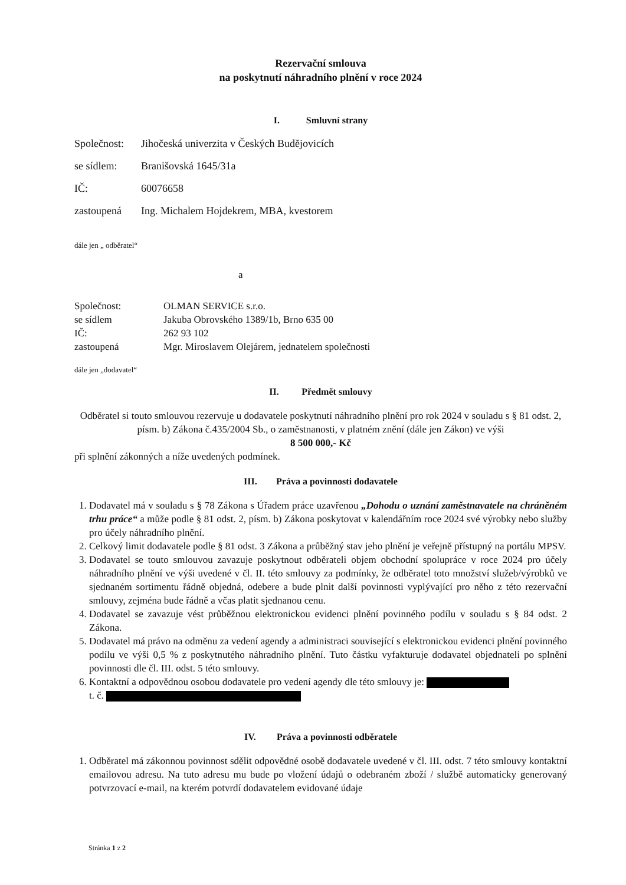Rezervační smlouva
na poskytnutí náhradního plnění v roce 2024
I. Smluvní strany
Společnost:
Jihočeská univerzita v Českých Budějovicích
se sídlem: Branišovská 1645/31a
IČ: 60076658
zastoupená Ing. Michalem Hojdekrem, MBA, kvestorem
dále jen „ odběratel“
a
Společnost: OLMAN SERVICE s.r.o.
se sídlem Jakuba Obrovského 1389/1b, Brno 635 00
IČ: 262 93 102
zastoupená Mgr. Miroslavem Olejárem, jednatelem společnosti
dále jen „dodavatel“
II. Předmět smlouvy
Odběratel si touto smlouvou rezervuje u dodavatele poskytnutí náhradního plnění pro rok 2024 v souladu s § 81 odst. 2, písm. b) Zákona č.435/2004 Sb., o zaměstnanosti, v platném znění (dále jen Zákon) ve výši
8 500 000,- Kč
při splnění zákonných a níže uvedených podmínek.
III. Práva a povinnosti dodavatele
1. Dodavatel má v souladu s § 78 Zákona s Úřadem práce uzavřenou „Dohodu o uznání zaměstnavatele na chráněném trhu práce“ a může podle § 81 odst. 2, písm. b) Zákona poskytovat v kalendářním roce 2024 své výrobky nebo služby pro účely náhradního plnění.
2. Celkový limit dodavatele podle § 81 odst. 3 Zákona a průběžný stav jeho plnění je veřejně přístupný na portálu MPSV.
3. Dodavatel se touto smlouvou zavazuje poskytnout odběrateli objem obchodní spolupráce v roce 2024 pro účely náhradního plnění ve výši uvedené v čl. II. této smlouvy za podmínky, že odběratel toto množství služeb/výrobků ve sjednaném sortimentu řádně objedná, odebere a bude plnit další povinnosti vyplývající pro něho z této rezervační smlouvy, zejména bude řádně a včas platit sjednanou cenu.
4. Dodavatel se zavazuje vést průběžnou elektronickou evidenci plnění povinného podílu v souladu s § 84 odst. 2 Zákona.
5. Dodavatel má právo na odměnu za vedení agendy a administraci související s elektronickou evidenci plnění povinného podílu ve výši 0,5 % z poskytnutého náhradního plnění. Tuto částku vyfakturuje dodavatel objednateli po splnění povinnosti dle čl. III. odst. 5 této smlouvy.
6. Kontaktní a odpovědnou osobou dodavatele pro vedení agendy dle této smlouvy je:
t. č.
IV. Práva a povinnosti odběratele
1. Odběratel má zákonnou povinnost sdělit odpovědné osobě dodavatele uvedené v čl. III. odst. 7 této smlouvy kontaktní emailovou adresu. Na tuto adresu mu bude po vložení údajů o odebraném zboží / službě automaticky generovaný potvrzovací e-mail, na kterém potvrdí dodavatelem evidované údaje
Stránka 1 z 2